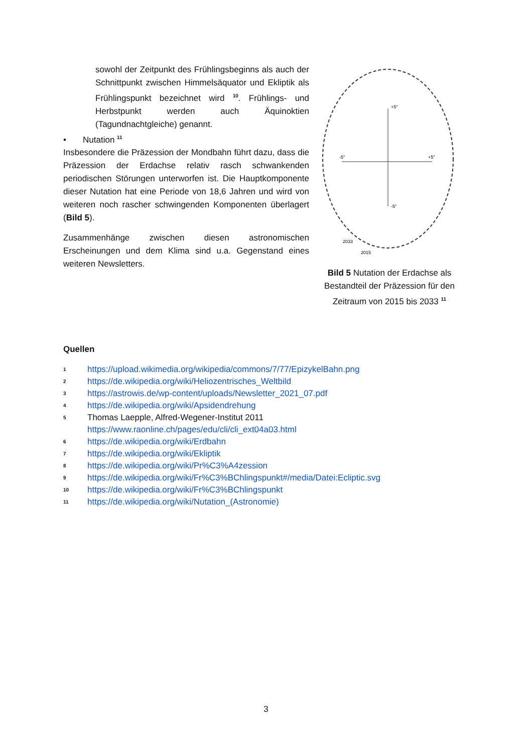sowohl der Zeitpunkt des Frühlingsbeginns als auch der Schnittpunkt zwischen Himmelsäquator und Ekliptik als Frühlingspunkt bezeichnet wird <sup>10</sup>. Frühlings- und Herbstpunkt werden auch Äquinoktien (Tagundnachtgleiche) genannt.
• Nutation <sup>11</sup>
Insbesondere die Präzession der Mondbahn führt dazu, dass die Präzession der Erdachse relativ rasch schwankenden periodischen Störungen unterworfen ist. Die Hauptkomponente dieser Nutation hat eine Periode von 18,6 Jahren und wird von weiteren noch rascher schwingenden Komponenten überlagert (Bild 5).
Zusammenhänge zwischen diesen astronomischen Erscheinungen und dem Klima sind u.a. Gegenstand eines weiteren Newsletters.
+5"
-5"
+5"
-5"
2033
2015
Bild 5 Nutation der Erdachse als Bestandteil der Präzession für den Zeitraum von 2015 bis 2033 <sup>11</sup>
Quellen
1 https://upload.wikimedia.org/wikipedia/commons/7/77/EpizykelBahn.png
2 https://de.wikipedia.org/wiki/Heliozentrisches_Weltbild
3 https://astrowis.de/wp-content/uploads/Newsletter_2021_07.pdf
4 https://de.wikipedia.org/wiki/Apsidendrehung
5 Thomas Laepple, Alfred-Wegener-Institut 2011
https://www.raonline.ch/pages/edu/cli/cli_ext04a03.html
6 https://de.wikipedia.org/wiki/Erdbahn
7 https://de.wikipedia.org/wiki/Ekliptik
8 https://de.wikipedia.org/wiki/Pr%C3%A4zession
9 https://de.wikipedia.org/wiki/Fr%C3%BChlingspunkt#/media/Datei:Ecliptic.svg
10 https://de.wikipedia.org/wiki/Fr%C3%BChlingspunkt
11 https://de.wikipedia.org/wiki/Nutation_(Astronomie)
3